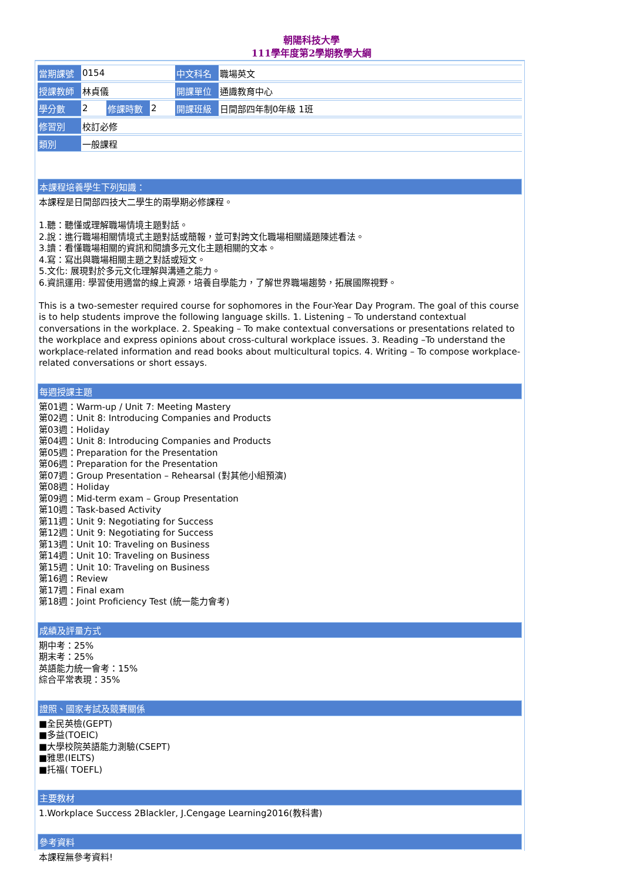朝陽科技大學
111學年度第2學期教學大綱
| 當期課號 | 0154 | | | 中文科名 | 職場英文 |
| 授課教師 | 林貞儀 | | | 開課單位 | 通識教育中心 |
| 學分數 | 2 | 修課時數 | 2 | 開課班級 | 日間部四年制0年級 1班 |
| 修習別 | 校訂必修 | | | | |
| 類別 | 一般課程 | | | | |
本課程培養學生下列知識：
本課程是日間部四技大二學生的兩學期必修課程。
1.聽：聽懂或理解職場情境主題對話。
2.說：進行職場相關情境式主題對話或簡報，並可對跨文化職場相關議題陳述看法。
3.讀：看懂職場相關的資訊和閱讀多元文化主題相關的文本。
4.寫：寫出與職場相關主題之對話或短文。
5.文化: 展現對於多元文化理解與溝通之能力。
6.資訊運用: 學習使用適當的線上資源，培養自學能力，了解世界職場趨勢，拓展國際視野。
This is a two-semester required course for sophomores in the Four-Year Day Program. The goal of this course is to help students improve the following language skills. 1. Listening – To understand contextual conversations in the workplace. 2. Speaking – To make contextual conversations or presentations related to the workplace and express opinions about cross-cultural workplace issues. 3. Reading –To understand the workplace-related information and read books about multicultural topics. 4. Writing – To compose workplace-related conversations or short essays.
每週授課主題
第01週：Warm-up / Unit 7: Meeting Mastery
第02週：Unit 8: Introducing Companies and Products
第03週：Holiday
第04週：Unit 8: Introducing Companies and Products
第05週：Preparation for the Presentation
第06週：Preparation for the Presentation
第07週：Group Presentation – Rehearsal (對其他小組預演)
第08週：Holiday
第09週：Mid-term exam – Group Presentation
第10週：Task-based Activity
第11週：Unit 9: Negotiating for Success
第12週：Unit 9: Negotiating for Success
第13週：Unit 10: Traveling on Business
第14週：Unit 10: Traveling on Business
第15週：Unit 10: Traveling on Business
第16週：Review
第17週：Final exam
第18週：Joint Proficiency Test (統一能力會考)
成績及評量方式
期中考：25%
期末考：25%
英語能力統一會考：15%
綜合平常表現：35%
證照、國家考試及競賽關係
■全民英檢(GEPT)
■多益(TOEIC)
■大學校院英語能力測驗(CSEPT)
■雅思(IELTS)
■托福( TOEFL)
主要教材
1.Workplace Success 2Blackler, J.Cengage Learning2016(教科書)
參考資料
本課程無參考資料!